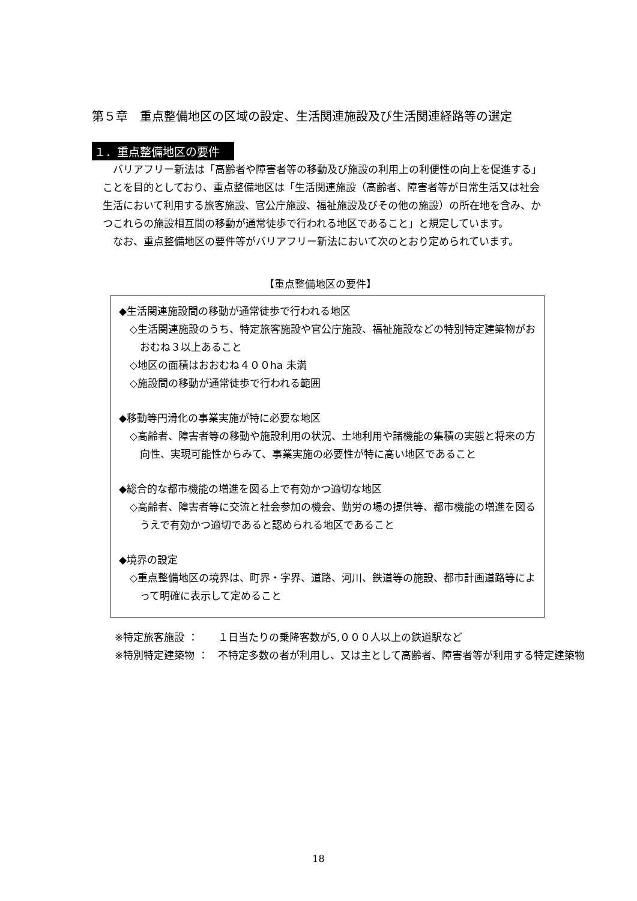第５章　重点整備地区の区域の設定、生活関連施設及び生活関連経路等の選定
１．重点整備地区の要件
バリアフリー新法は「高齢者や障害者等の移動及び施設の利用上の利便性の向上を促進する」ことを目的としており、重点整備地区は「生活関連施設（高齢者、障害者等が日常生活又は社会生活において利用する旅客施設、官公庁施設、福祉施設及びその他の施設）の所在地を含み、かつこれらの施設相互間の移動が通常徒歩で行われる地区であること」と規定しています。
なお、重点整備地区の要件等がバリアフリー新法において次のとおり定められています。
【重点整備地区の要件】
◆生活関連施設間の移動が通常徒歩で行われる地区
◇生活関連施設のうち、特定旅客施設や官公庁施設、福祉施設などの特別特定建築物がおおむね３以上あること
◇地区の面積はおおむね４００ha 未満
◇施設間の移動が通常徒歩で行われる範囲
◆移動等円滑化の事業実施が特に必要な地区
◇高齢者、障害者等の移動や施設利用の状況、土地利用や諸機能の集積の実態と将来の方向性、実現可能性からみて、事業実施の必要性が特に高い地区であること
◆総合的な都市機能の増進を図る上で有効かつ適切な地区
◇高齢者、障害者等に交流と社会参加の機会、勤労の場の提供等、都市機能の増進を図るうえで有効かつ適切であると認められる地区であること
◆境界の設定
◇重点整備地区の境界は、町界・字界、道路、河川、鉄道等の施設、都市計画道路等によって明確に表示して定めること
※特定旅客施設 ： １日当たりの乗降客数が5,０００人以上の鉄道駅など
※特別特定建築物 ： 不特定多数の者が利用し、又は主として高齢者、障害者等が利用する特定建築物
18